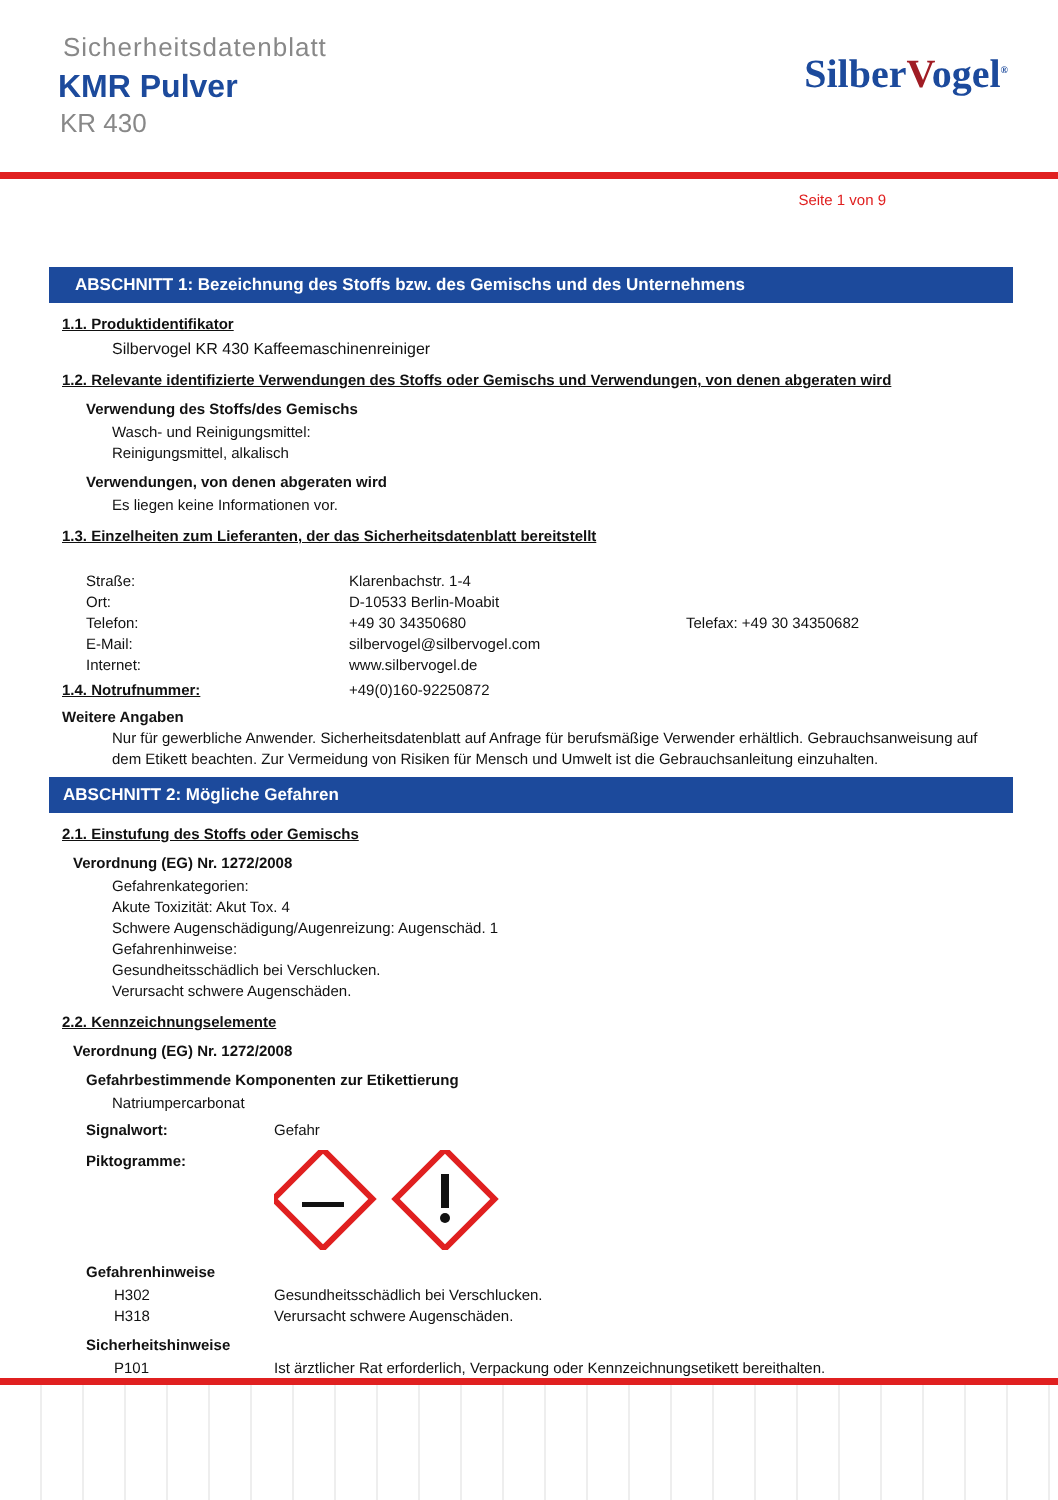Sicherheitsdatenblatt
KMR Pulver
KR 430
SilberVogel<sup>®</sup>
Seite 1 von 9
ABSCHNITT 1: Bezeichnung des Stoffs bzw. des Gemischs und des Unternehmens
1.1. Produktidentifikator
Silbervogel KR 430 Kaffeemaschinenreiniger
1.2. Relevante identifizierte Verwendungen des Stoffs oder Gemischs und Verwendungen, von denen abgeraten wird
Verwendung des Stoffs/des Gemischs
Wasch- und Reinigungsmittel:
Reinigungsmittel, alkalisch
Verwendungen, von denen abgeraten wird
Es liegen keine Informationen vor.
1.3. Einzelheiten zum Lieferanten, der das Sicherheitsdatenblatt bereitstellt
Straße: Klarenbachstr. 1-4
Ort: D-10533 Berlin-Moabit
Telefon: +49 30 34350680 Telefax: +49 30 34350682
E-Mail: silbervogel@silbervogel.com
Internet: www.silbervogel.de
1.4. Notrufnummer: +49(0)160-92250872
Weitere Angaben
Nur für gewerbliche Anwender. Sicherheitsdatenblatt auf Anfrage für berufsmäßige Verwender erhältlich. Gebrauchsanweisung auf dem Etikett beachten. Zur Vermeidung von Risiken für Mensch und Umwelt ist die Gebrauchsanleitung einzuhalten.
ABSCHNITT 2: Mögliche Gefahren
2.1. Einstufung des Stoffs oder Gemischs
Verordnung (EG) Nr. 1272/2008
Gefahrenkategorien:
Akute Toxizität: Akut Tox. 4
Schwere Augenschädigung/Augenreizung: Augenschäd. 1
Gefahrenhinweise:
Gesundheitsschädlich bei Verschlucken.
Verursacht schwere Augenschäden.
2.2. Kennzeichnungselemente
Verordnung (EG) Nr. 1272/2008
Gefahrbestimmende Komponenten zur Etikettierung
Natriumpercarbonat
Signalwort: Gefahr
Piktogramme:
Gefahrenhinweise
H302 Gesundheitsschädlich bei Verschlucken.
H318 Verursacht schwere Augenschäden.
Sicherheitshinweise
P101 Ist ärztlicher Rat erforderlich, Verpackung oder Kennzeichnungsetikett bereithalten.